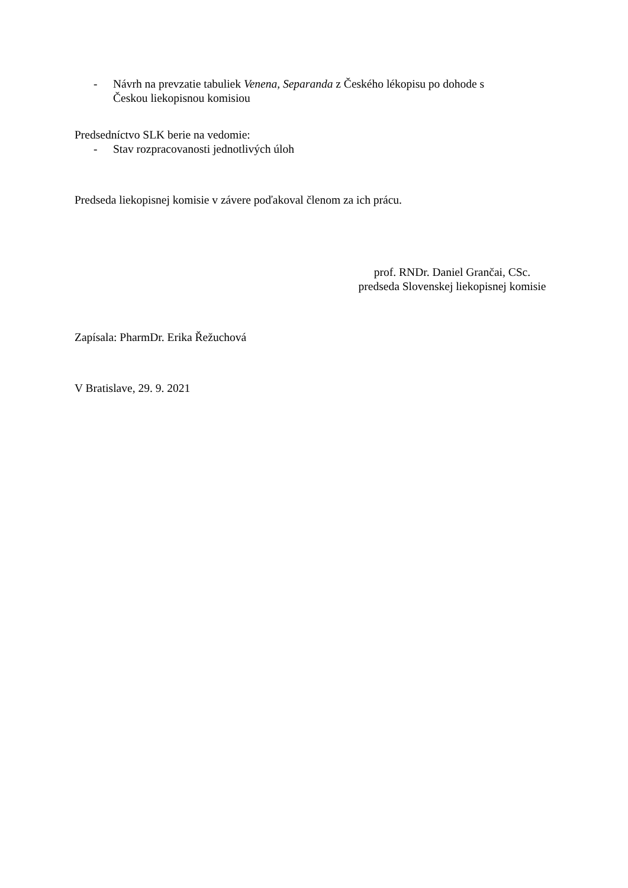- Návrh na prevzatie tabuliek Venena, Separanda z Českého lékopisu po dohode s
Českou liekopisnou komisiou
Predsedníctvo SLK berie na vedomie:
- Stav rozpracovanosti jednotlivých úloh
Predseda liekopisnej komisie v závere poďakoval členom za ich prácu.
prof. RNDr. Daniel Grančai, CSc.
predseda Slovenskej liekopisnej komisie
Zapísala: PharmDr. Erika Řežuchová
V Bratislave, 29. 9. 2021